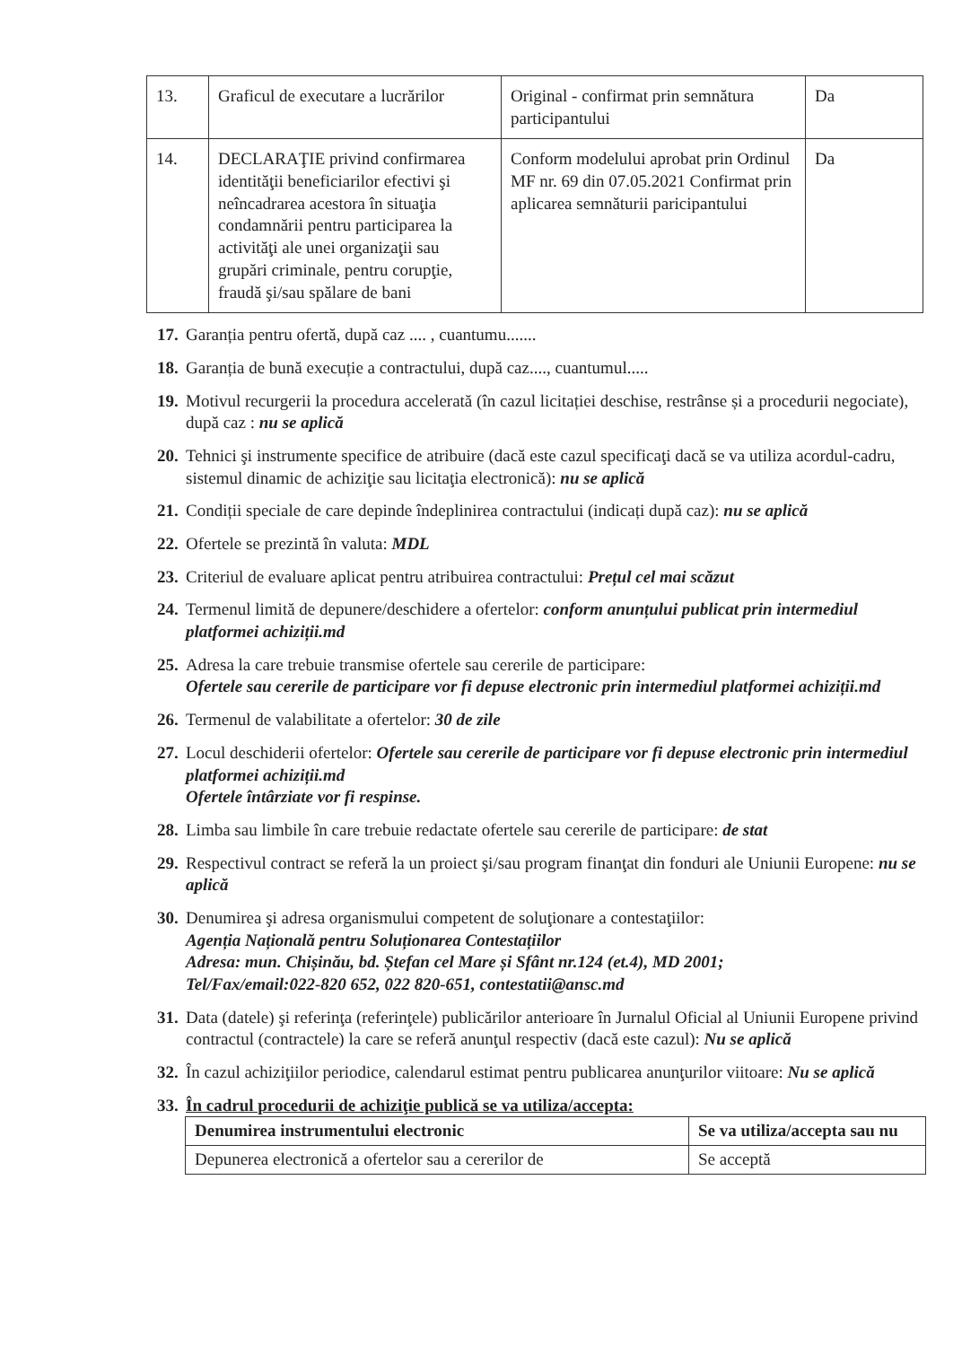| 13. | Graficul de executare a lucrărilor | Original - confirmat prin semnătura participantului | Da |
| 14. | DECLARAŢIE privind confirmarea identităţii beneficiarilor efectivi şi neîncadrarea acestora în situaţia condamnării pentru participarea la activităţi ale unei organizaţii sau grupări criminale, pentru corupţie, fraudă şi/sau spălare de bani | Conform modelului aprobat prin Ordinul MF nr. 69 din 07.05.2021 Confirmat prin aplicarea semnăturii paricipantului | Da |
17. Garanția pentru ofertă, după caz .... , cuantumu.......
18. Garanția de bună execuție a contractului, după caz...., cuantumul.....
19. Motivul recurgerii la procedura accelerată (în cazul licitației deschise, restrânse și a procedurii negociate), după caz : nu se aplică
20. Tehnici şi instrumente specifice de atribuire (dacă este cazul specificaţi dacă se va utiliza acordul-cadru, sistemul dinamic de achiziţie sau licitaţia electronică): nu se aplică
21. Condiții speciale de care depinde îndeplinirea contractului (indicați după caz): nu se aplică
22. Ofertele se prezintă în valuta: MDL
23. Criteriul de evaluare aplicat pentru atribuirea contractului: Prețul cel mai scăzut
24. Termenul limită de depunere/deschidere a ofertelor: conform anunțului publicat prin intermediul platformei achiziții.md
25. Adresa la care trebuie transmise ofertele sau cererile de participare:
Ofertele sau cererile de participare vor fi depuse electronic prin intermediul platformei achiziții.md
26. Termenul de valabilitate a ofertelor: 30 de zile
27. Locul deschiderii ofertelor: Ofertele sau cererile de participare vor fi depuse electronic prin intermediul platformei achiziții.md
Ofertele întârziate vor fi respinse.
28. Limba sau limbile în care trebuie redactate ofertele sau cererile de participare: de stat
29. Respectivul contract se referă la un proiect şi/sau program finanţat din fonduri ale Uniunii Europene: nu se aplică
30. Denumirea şi adresa organismului competent de soluţionare a contestaţiilor:
Agenția Națională pentru Soluționarea Contestațiilor
Adresa: mun. Chișinău, bd. Ștefan cel Mare și Sfânt nr.124 (et.4), MD 2001;
Tel/Fax/email:022-820 652, 022 820-651, contestatii@ansc.md
31. Data (datele) şi referinţa (referinţele) publicărilor anterioare în Jurnalul Oficial al Uniunii Europene privind contractul (contractele) la care se referă anunţul respectiv (dacă este cazul): Nu se aplică
32. În cazul achiziţiilor periodice, calendarul estimat pentru publicarea anunţurilor viitoare: Nu se aplică
33. În cadrul procedurii de achiziţie publică se va utiliza/accepta:
| Denumirea instrumentului electronic | Se va utiliza/accepta sau nu |
| --- | --- |
| Depunerea electronică a ofertelor sau a cererilor de | Se acceptă |